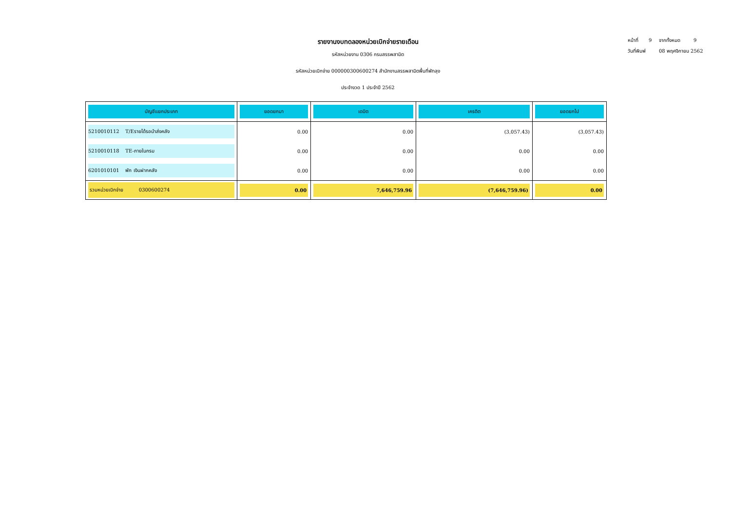หน้าที่ 9 จากทั้งหมด 9
วันที่พิมพ์ 08 พฤศจิกายน 2562
รายงานงบทดลองหน่วยเบิกจ่ายรายเดือน
รหัสหน่วยงาน 0306 กรมสรรพสามิต
รหัสหน่วยเบิกจ่าย 000000300600274 สำนักงานสรรพสามิตพื้นที่พัทลุง
ประจำงวด 1 ประจำปี 2562
| บัญชีแยกประเภท | ยอดยกมา | เดบิต | เครดิต | ยอดยกไป |
| --- | --- | --- | --- | --- |
| 5210010112 T/Eรายได้รอนำส่งคลัง | 0.00 | 0.00 | (3,057.43) | (3,057.43) |
| 5210010118 TE-ภายในกรม | 0.00 | 0.00 | 0.00 | 0.00 |
| 6201010101 พัก เงินฝากคลัง | 0.00 | 0.00 | 0.00 | 0.00 |
| รวมหน่วยเบิกจ่าย 0300600274 | 0.00 | 7,646,759.96 | (7,646,759.96) | 0.00 |